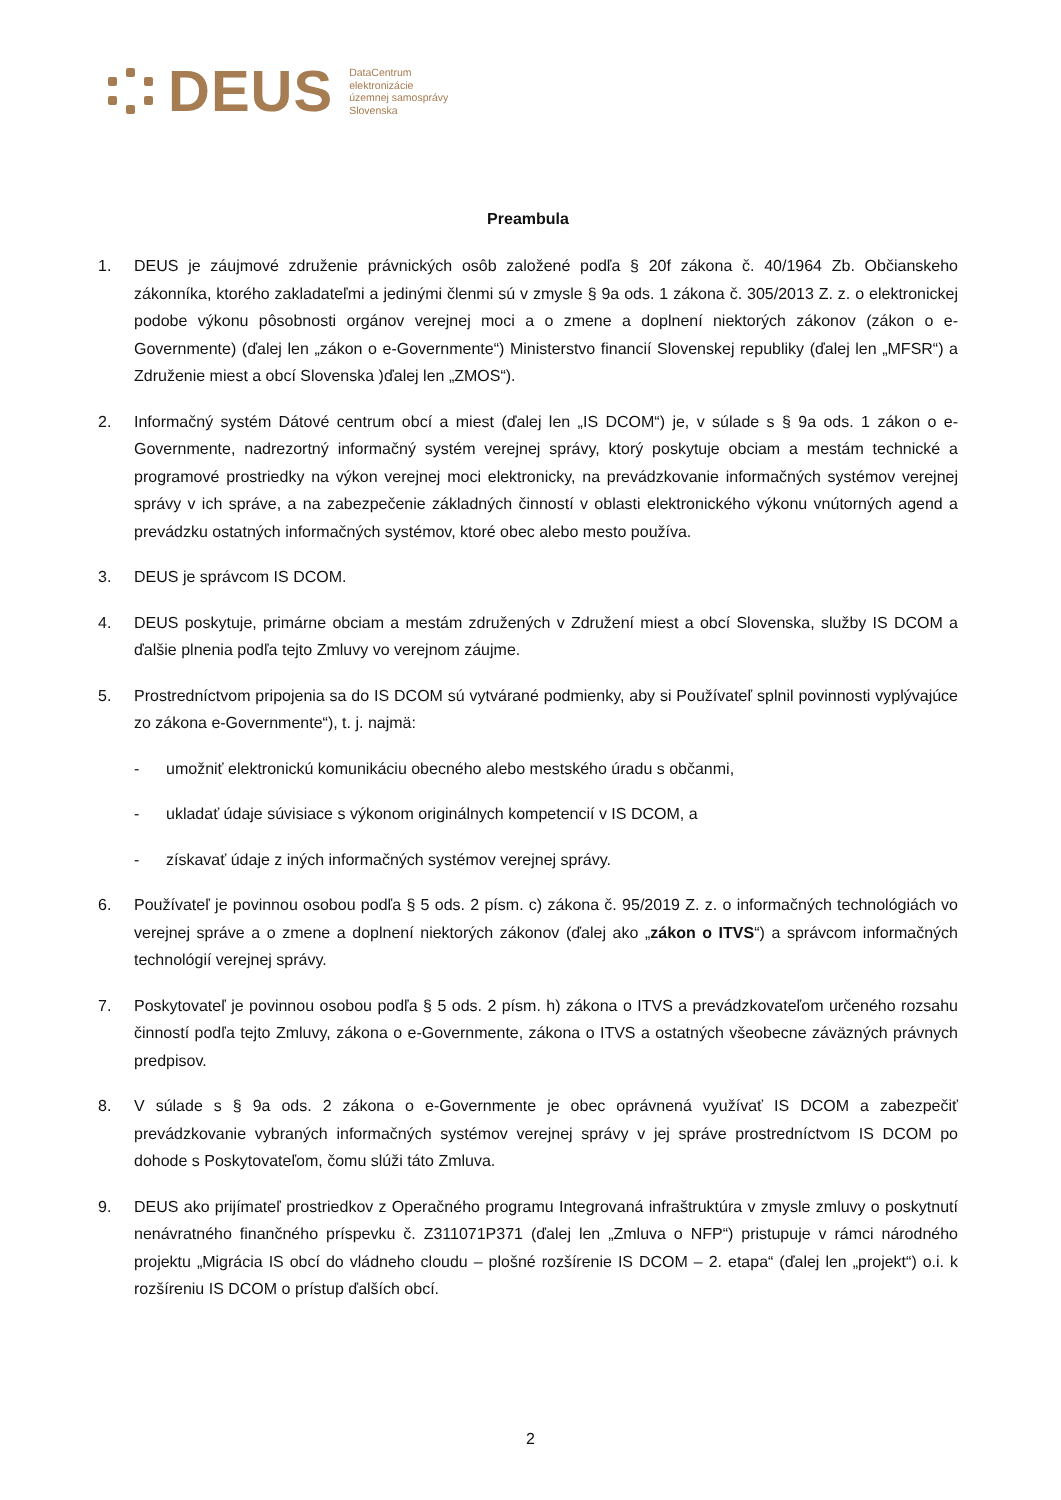DEUS
DataCentrum
elektronizácie
územnej samosprávy
Slovenska
Preambula
1. DEUS je záujmové združenie právnických osôb založené podľa § 20f zákona č. 40/1964 Zb. Občianskeho zákonníka, ktorého zakladateľmi a jedinými členmi sú v zmysle § 9a ods. 1 zákona č. 305/2013 Z. z. o elektronickej podobe výkonu pôsobnosti orgánov verejnej moci a o zmene a doplnení niektorých zákonov (zákon o e-Governmente) (ďalej len „zákon o e-Governmente“) Ministerstvo financií Slovenskej republiky (ďalej len „MFSR“) a Združenie miest a obcí Slovenska )ďalej len „ZMOS“).
2. Informačný systém Dátové centrum obcí a miest (ďalej len „IS DCOM“) je, v súlade s § 9a ods. 1 zákon o e-Governmente, nadrezortný informačný systém verejnej správy, ktorý poskytuje obciam a mestám technické a programové prostriedky na výkon verejnej moci elektronicky, na prevádzkovanie informačných systémov verejnej správy v ich správe, a na zabezpečenie základných činností v oblasti elektronického výkonu vnútorných agend a prevádzku ostatných informačných systémov, ktoré obec alebo mesto používa.
3. DEUS je správcom IS DCOM.
4. DEUS poskytuje, primárne obciam a mestám združených v Združení miest a obcí Slovenska, služby IS DCOM a ďalšie plnenia podľa tejto Zmluvy vo verejnom záujme.
5. Prostredníctvom pripojenia sa do IS DCOM sú vytvárané podmienky, aby si Používateľ splnil povinnosti vyplývajúce zo zákona e-Governmente“), t. j. najmä:
- umožniť elektronickú komunikáciu obecného alebo mestského úradu s občanmi,
- ukladať údaje súvisiace s výkonom originálnych kompetencií v IS DCOM, a
- získavať údaje z iných informačných systémov verejnej správy.
6. Používateľ je povinnou osobou podľa § 5 ods. 2 písm. c) zákona č. 95/2019 Z. z. o informačných technológiách vo verejnej správe a o zmene a doplnení niektorých zákonov (ďalej ako „zákon o ITVS“) a správcom informačných technológií verejnej správy.
7. Poskytovateľ je povinnou osobou podľa § 5 ods. 2 písm. h) zákona o ITVS a prevádzkovateľom určeného rozsahu činností podľa tejto Zmluvy, zákona o e-Governmente, zákona o ITVS a ostatných všeobecne záväzných právnych predpisov.
8. V súlade s § 9a ods. 2 zákona o e-Governmente je obec oprávnená využívať IS DCOM a zabezpečiť prevádzkovanie vybraných informačných systémov verejnej správy v jej správe prostredníctvom IS DCOM po dohode s Poskytovateľom, čomu slúži táto Zmluva.
9. DEUS ako prijímateľ prostriedkov z Operačného programu Integrovaná infraštruktúra v zmysle zmluvy o poskytnutí nenávratného finančného príspevku č. Z311071P371 (ďalej len „Zmluva o NFP“) pristupuje v rámci národného projektu „Migrácia IS obcí do vládneho cloudu – plošné rozšírenie IS DCOM – 2. etapa“ (ďalej len „projekt“) o.i. k rozšíreniu IS DCOM o prístup ďalších obcí.
2